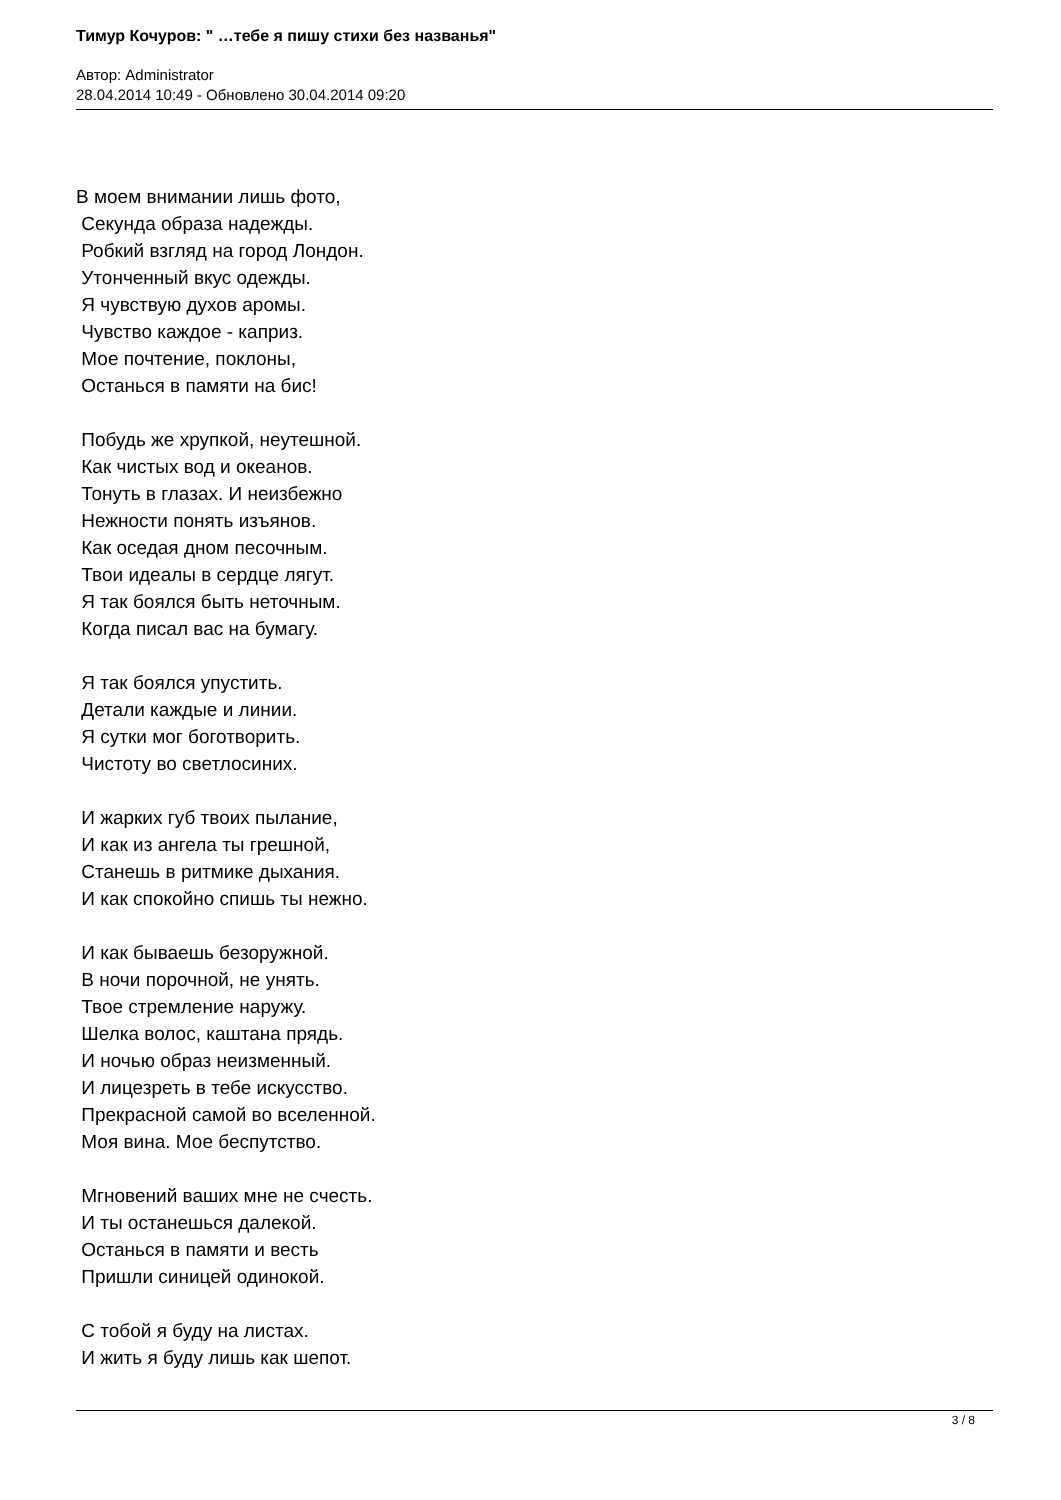Тимур Кочуров: " …тебе я пишу стихи без названья"
Автор: Administrator
28.04.2014 10:49 - Обновлено 30.04.2014 09:20
В моем внимании лишь фото, Секунда образа надежды. Робкий взгляд на город Лондон. Утонченный вкус одежды. Я чувствую духов аромы. Чувство каждое - каприз. Мое почтение, поклоны, Останься в памяти на бис! Побудь же хрупкой, неутешной. Как чистых вод и океанов. Тонуть в глазах. И неизбежно Нежности понять изъянов. Как оседая дном песочным. Твои идеалы в сердце лягут. Я так боялся быть неточным. Когда писал вас на бумагу. Я так боялся упустить. Детали каждые и линии. Я сутки мог боготворить. Чистоту во светлосиних. И жарких губ твоих пылание, И как из ангела ты грешной, Станешь в ритмике дыхания. И как спокойно спишь ты нежно. И как бываешь безоружной. В ночи порочной, не унять. Твое стремление наружу. Шелка волос, каштана прядь. И ночью образ неизменный. И лицезреть в тебе искусство. Прекрасной самой во вселенной. Моя вина. Мое беспутство. Мгновений ваших мне не счесть. И ты останешься далекой. Останься в памяти и весть Пришли синицей одинокой. С тобой я буду на листах. И жить я буду лишь как шепот.
3 / 8